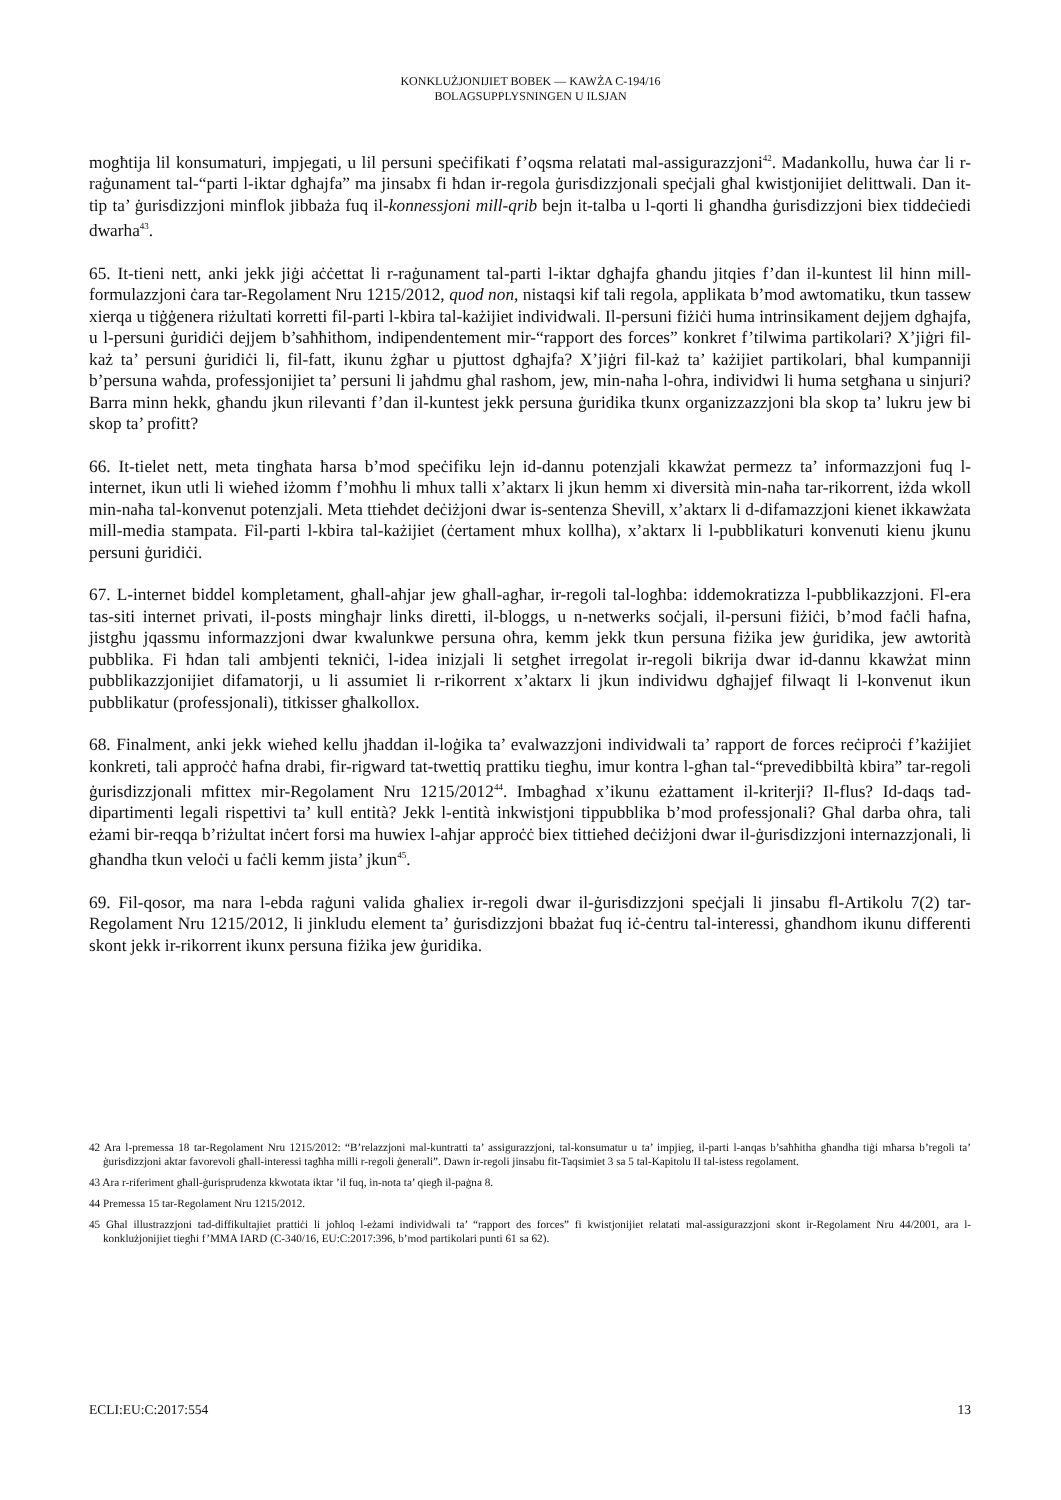KONKLUŻJONIJIET BOBEK — KAWŻA C-194/16
BOLAGSUPPLYSNINGEN U ILSJAN
mogħtija lil konsumaturi, impjegati, u lil persuni speċifikati f’oqsma relatati mal-assigurazzjoni<sup>42</sup>. Madankollu, huwa ċar li r-raġunament tal-“parti l-iktar dgħajfa” ma jinsabx fi ħdan ir-regola ġurisdizzjonali speċjali għal kwistjonijiet delittwali. Dan it-tip ta’ ġurisdizzjoni minflok jibbaża fuq il-konnessjoni mill-qrib bejn it-talba u l-qorti li għandha ġurisdizzjoni biex tiddeċiedi dwarha<sup>43</sup>.
65. It-tieni nett, anki jekk jiġi aċċettat li r-raġunament tal-parti l-iktar dgħajfa għandu jitqies f’dan il-kuntest lil hinn mill-formulazzjoni ċara tar-Regolament Nru 1215/2012, quod non, nistaqsi kif tali regola, applikata b’mod awtomatiku, tkun tassew xierqa u tiġġenera riżultati korretti fil-parti l-kbira tal-każijiet individwali. Il-persuni fiżiċi huma intrinsikament dejjem dgħajfa, u l-persuni ġuridiċi dejjem b’saħħithom, indipendentement mir-“rapport des forces” konkret f’tilwima partikolari? X’jiġri fil-każ ta’ persuni ġuridiċi li, fil-fatt, ikunu żgħar u pjuttost dgħajfa? X’jiġri fil-każ ta’ każijiet partikolari, bħal kumpanniji b’persuna waħda, professjonijiet ta’ persuni li jaħdmu għal rashom, jew, min-naħa l-oħra, individwi li huma setgħana u sinjuri? Barra minn hekk, għandu jkun rilevanti f’dan il-kuntest jekk persuna ġuridika tkunx organizzazzjoni bla skop ta’ lukru jew bi skop ta’ profitt?
66. It-tielet nett, meta tingħata ħarsa b’mod speċifiku lejn id-dannu potenzjali kkawżat permezz ta’ informazzjoni fuq l-internet, ikun utli li wieħed iżomm f’moħħu li mhux talli x’aktarx li jkun hemm xi diversità min-naħa tar-rikorrent, iżda wkoll min-naħa tal-konvenut potenzjali. Meta ttieħdet deċiżjoni dwar is-sentenza Shevill, x’aktarx li d-difamazzjoni kienet ikkawżata mill-media stampata. Fil-parti l-kbira tal-każijiet (ċertament mhux kollha), x’aktarx li l-pubblikaturi konvenuti kienu jkunu persuni ġuridiċi.
67. L-internet biddel kompletament, għall-aħjar jew għall-agħar, ir-regoli tal-logħba: iddemokratizza l-pubblikazzjoni. Fl-era tas-siti internet privati, il-posts mingħajr links diretti, il-bloggs, u n-netwerks soċjali, il-persuni fiżiċi, b’mod faċli ħafna, jistgħu jqassmu informazzjoni dwar kwalunkwe persuna oħra, kemm jekk tkun persuna fiżika jew ġuridika, jew awtorità pubblika. Fi ħdan tali ambjenti tekniċi, l-idea inizjali li setgħet irregolat ir-regoli bikrija dwar id-dannu kkawżat minn pubblikazzjonijiet difamatorji, u li assumiet li r-rikorrent x’aktarx li jkun individwu dgħajjef filwaqt li l-konvenut ikun pubblikatur (professjonali), titkisser għalkollox.
68. Finalment, anki jekk wieħed kellu jħaddan il-loġika ta’ evalwazzjoni individwali ta’ rapport de forces reċiproċi f’każijiet konkreti, tali approċċ ħafna drabi, fir-rigward tat-twettiq prattiku tiegħu, imur kontra l-għan tal-“prevedibbiltà kbira” tar-regoli ġurisdizzjonali mfittex mir-Regolament Nru 1215/2012<sup>44</sup>. Imbagħad x’ikunu eżattament il-kriterji? Il-flus? Id-daqs tad-dipartimenti legali rispettivi ta’ kull entità? Jekk l-entità inkwistjoni tippubblika b’mod professjonali? Għal darba oħra, tali eżami bir-reqqa b’riżultat inċert forsi ma huwiex l-aħjar approċċ biex tittieħed deċiżjoni dwar il-ġurisdizzjoni internazzjonali, li għandha tkun veloċi u faċli kemm jista’ jkun<sup>45</sup>.
69. Fil-qosor, ma nara l-ebda raġuni valida għaliex ir-regoli dwar il-ġurisdizzjoni speċjali li jinsabu fl-Artikolu 7(2) tar-Regolament Nru 1215/2012, li jinkludu element ta’ ġurisdizzjoni bbażat fuq iċ-ċentru tal-interessi, għandhom ikunu differenti skont jekk ir-rikorrent ikunx persuna fiżika jew ġuridika.
42 Ara l-premessa 18 tar-Regolament Nru 1215/2012: “B’relazzjoni mal-kuntratti ta’ assigurazzjoni, tal-konsumatur u ta’ impjieg, il-parti l-anqas b’saħħitha għandha tiġi mħarsa b’regoli ta’ ġurisdizzjoni aktar favorevoli għall-interessi tagħha milli r-regoli ġenerali”. Dawn ir-regoli jinsabu fit-Taqsimiet 3 sa 5 tal-Kapitolu II tal-istess regolament.
43 Ara r-riferiment għall-ġurisprudenza kkwotata iktar ’il fuq, in-nota ta’ qiegħ il-paġna 8.
44 Premessa 15 tar-Regolament Nru 1215/2012.
45 Għal illustrazzjoni tad-diffikultajiet prattiċi li joħloq l-eżami individwali ta’ “rapport des forces” fi kwistjonijiet relatati mal-assigurazzjoni skont ir-Regolament Nru 44/2001, ara l-konklużjonijiet tiegħi f’MMA IARD (C-340/16, EU:C:2017:396, b’mod partikolari punti 61 sa 62).
ECLI:EU:C:2017:554 13